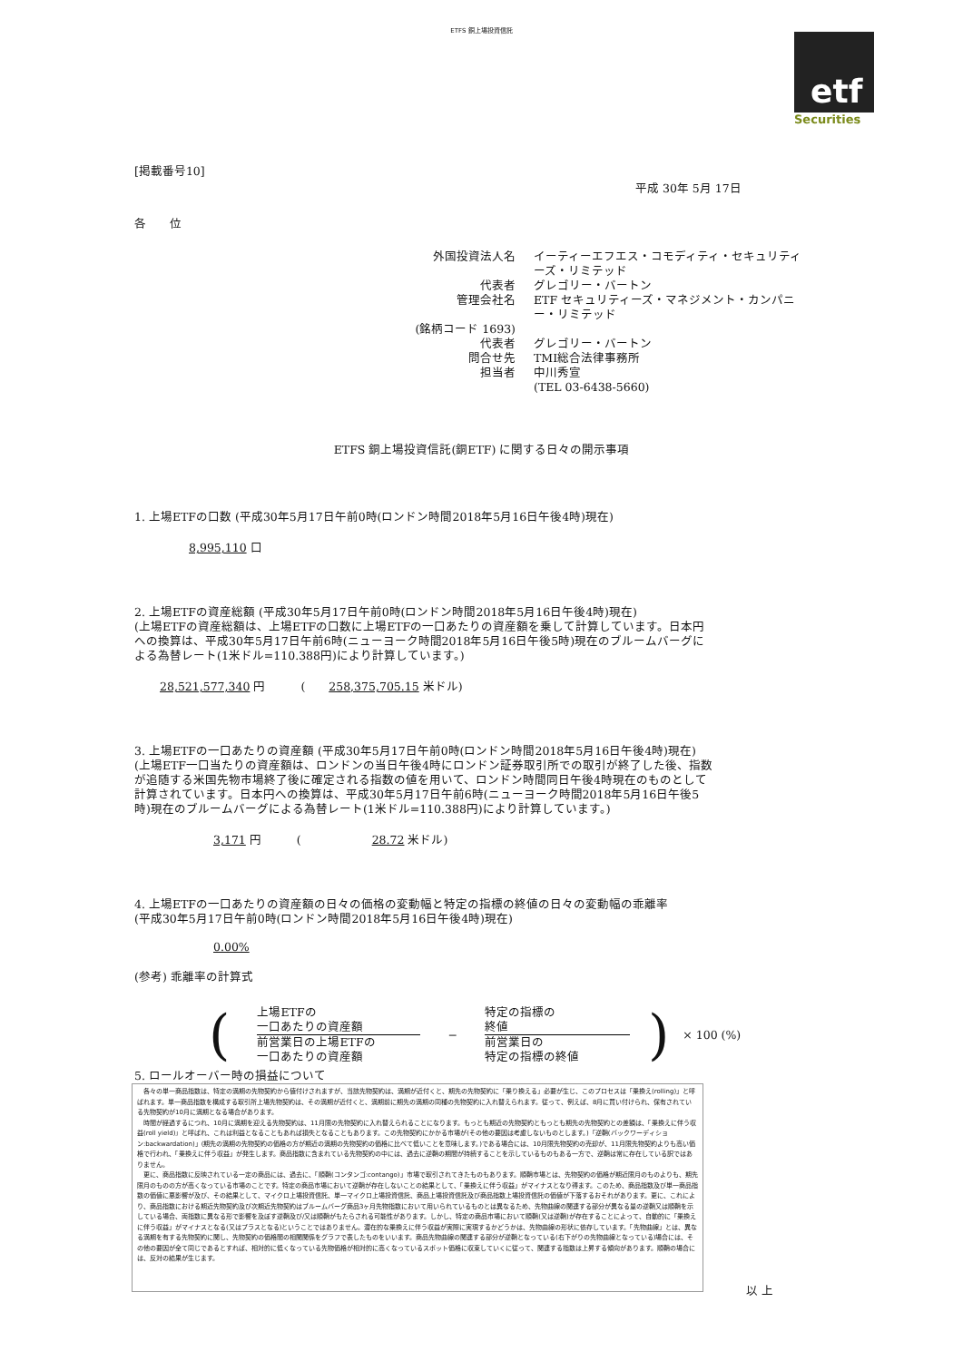ETFS 銅上場投資信託
etf
Securities
[掲載番号10]
平成 30年 5月 17日
各　　位
外国投資法人名
イーティーエフエス・コモディティ・セキュリティーズ・リミテッド
代表者
グレゴリー・バートン
管理会社名
ETF セキュリティーズ・マネジメント・カンパニー・リミテッド
(銘柄コード 1693)
代表者
グレゴリー・バートン
問合せ先
TMI総合法律事務所
担当者
中川秀宣
(TEL 03-6438-5660)
ETFS 銅上場投資信託(銅ETF) に関する日々の開示事項
1. 上場ETFの口数 (平成30年5月17日午前0時(ロンドン時間2018年5月16日午後4時)現在)
8,995,110 口
2. 上場ETFの資産総額 (平成30年5月17日午前0時(ロンドン時間2018年5月16日午後4時)現在)
(上場ETFの資産総額は、上場ETFの口数に上場ETFの一口あたりの資産額を乗して計算しています。日本円への換算は、平成30年5月17日午前6時(ニューヨーク時間2018年5月16日午後5時)現在のブルームバーグによる為替レート(1米ドル=110.388円)により計算しています。)
28,521,577,340 円　　　(　　258,375,705.15 米ドル)
3. 上場ETFの一口あたりの資産額 (平成30年5月17日午前0時(ロンドン時間2018年5月16日午後4時)現在)
(上場ETF一口当たりの資産額は、ロンドンの当日午後4時にロンドン証券取引所での取引が終了した後、指数が追随する米国先物市場終了後に確定される指数の値を用いて、ロンドン時間同日午後4時現在のものとして計算されています。日本円への換算は、平成30年5月17日午前6時(ニューヨーク時間2018年5月16日午後5時)現在のブルームバーグによる為替レート(1米ドル=110.388円)により計算しています。)
3,171 円　　　(　　　　　　28.72 米ドル)
4. 上場ETFの一口あたりの資産額の日々の価格の変動幅と特定の指標の終値の日々の変動幅の乖離率
(平成30年5月17日午前0時(ロンドン時間2018年5月16日午後4時)現在)
0.00%
(参考) 乖離率の計算式
(
上場ETFの
一口あたりの資産額
前営業日の上場ETFの
一口あたりの資産額
−
特定の指標の
終値
前営業日の
特定の指標の終値
) × 100 (%)
5. ロールオーバー時の損益について
　各々の単一商品指数は、特定の満期の先物契約から値付けされますが、当該先物契約は、満期が近付くと、期先の先物契約に「乗り換える」必要が生じ、このプロセスは「乗換え(rolling)」と呼ばれます。単一商品指数を構成する取引所上場先物契約は、その満期が近付くと、満期前に期先の満期の同種の先物契約に入れ替えられます。従って、例えば、8月に買い付けられ、保有されている先物契約が10月に満期となる場合があります。
　時間が経過するにつれ、10月に満期を迎える先物契約は、11月限の先物契約に入れ替えられることになります。もっとも期近の先物契約ともっとも期先の先物契約との差額は、「乗換えに伴う収益(roll yield)」と呼ばれ、これは利益となることもあれば損失となることもあります。この先物契約にかかる市場が(その他の要因は考慮しないものとします。)「逆鞘(バックワーディション:backwardation)」(期先の満期の先物契約の価格の方が期近の満期の先物契約の価格に比べて低いことを意味します。)である場合には、10月限先物契約の売却が、11月限先物契約よりも高い価格で行われ、「乗換えに伴う収益」が発生します。商品指数に含まれている先物契約の中には、過去に逆鞘の期間が持続することを示しているものもある一方で、逆鞘は常に存在している訳ではありません。
　更に、商品指数に反映されている一定の商品には、過去に、「順鞘(コンタンゴ:contango)」市場で取引されてきたものもあります。順鞘市場とは、先物契約の価格が期近限月のものよりも、期先限月のものの方が高くなっている市場のことです。特定の商品市場において逆鞘が存在しないことの結果として、「乗換えに伴う収益」がマイナスとなり得ます。このため、商品指数及び単一商品指数の価値に悪影響が及び、その結果として、マイクロ上場投資信託、単一マイクロ上場投資信託、商品上場投資信託及び商品指数上場投資信託の価値が下落するおそれがあります。更に、これにより、商品指数における期近先物契約及び次期近先物契約はブルームバーグ商品3ヶ月先物指数において用いられているものとは異なるため、先物曲線の関連する部分が異なる量の逆鞘又は順鞘を示している場合、両指数に異なる形で影響を及ぼす逆鞘及び/又は順鞘がもたらされる可能性があります。しかし、特定の商品市場において順鞘(又は逆鞘)が存在することによって、自動的に「乗換えに伴う収益」がマイナスとなる(又はプラスとなる)ということではありません。潜在的な乗換えに伴う収益が実際に実現するかどうかは、先物曲線の形状に依存しています。「先物曲線」とは、異なる満期を有する先物契約に関し、先物契約の価格間の相関関係をグラフで表したものをいいます。商品先物曲線の関連する部分が逆鞘となっている(右下がりの先物曲線となっている)場合には、その他の要因が全て同じであるとすれば、相対的に低くなっている先物価格が相対的に高くなっているスポット価格に収束していくに従って、関連する指数は上昇する傾向があります。順鞘の場合には、反対の結果が生じます。
以 上